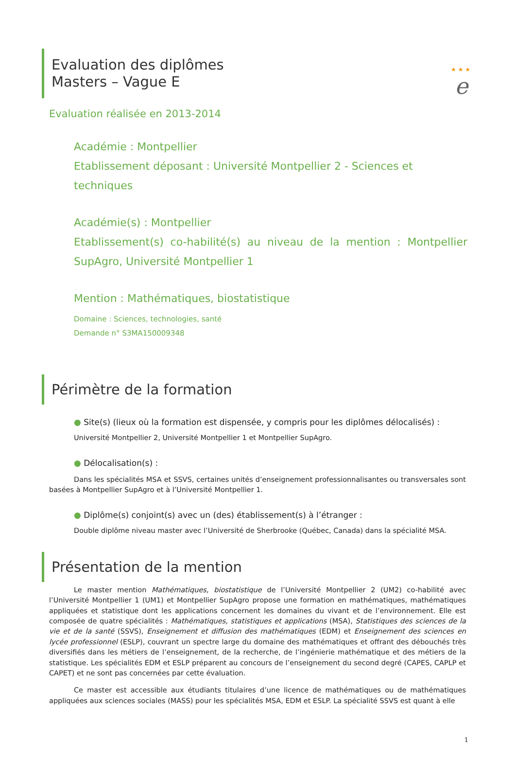★ ★ ★
e
Evaluation des diplômes
Masters – Vague E
Evaluation réalisée en 2013-2014
Académie : Montpellier
Etablissement déposant : Université Montpellier 2 - Sciences et techniques
Académie(s) : Montpellier
Etablissement(s) co-habilité(s) au niveau de la mention : Montpellier SupAgro, Université Montpellier 1
Mention : Mathématiques, biostatistique
Domaine : Sciences, technologies, santé
Demande n° S3MA150009348
Périmètre de la formation
● Site(s) (lieux où la formation est dispensée, y compris pour les diplômes délocalisés) :
Université Montpellier 2, Université Montpellier 1 et Montpellier SupAgro.
● Délocalisation(s) :
Dans les spécialités MSA et SSVS, certaines unités d’enseignement professionnalisantes ou transversales sont basées à Montpellier SupAgro et à l’Université Montpellier 1.
● Diplôme(s) conjoint(s) avec un (des) établissement(s) à l’étranger :
Double diplôme niveau master avec l’Université de Sherbrooke (Québec, Canada) dans la spécialité MSA.
Présentation de la mention
Le master mention Mathématiques, biostatistique de l’Université Montpellier 2 (UM2) co-habilité avec l’Université Montpellier 1 (UM1) et Montpellier SupAgro propose une formation en mathématiques, mathématiques appliquées et statistique dont les applications concernent les domaines du vivant et de l’environnement. Elle est composée de quatre spécialités : Mathématiques, statistiques et applications (MSA), Statistiques des sciences de la vie et de la santé (SSVS), Enseignement et diffusion des mathématiques (EDM) et Enseignement des sciences en lycée professionnel (ESLP), couvrant un spectre large du domaine des mathématiques et offrant des débouchés très diversifiés dans les métiers de l’enseignement, de la recherche, de l’ingénierie mathématique et des métiers de la statistique. Les spécialités EDM et ESLP préparent au concours de l’enseignement du second degré (CAPES, CAPLP et CAPET) et ne sont pas concernées par cette évaluation.
Ce master est accessible aux étudiants titulaires d’une licence de mathématiques ou de mathématiques appliquées aux sciences sociales (MASS) pour les spécialités MSA, EDM et ESLP. La spécialité SSVS est quant à elle
1